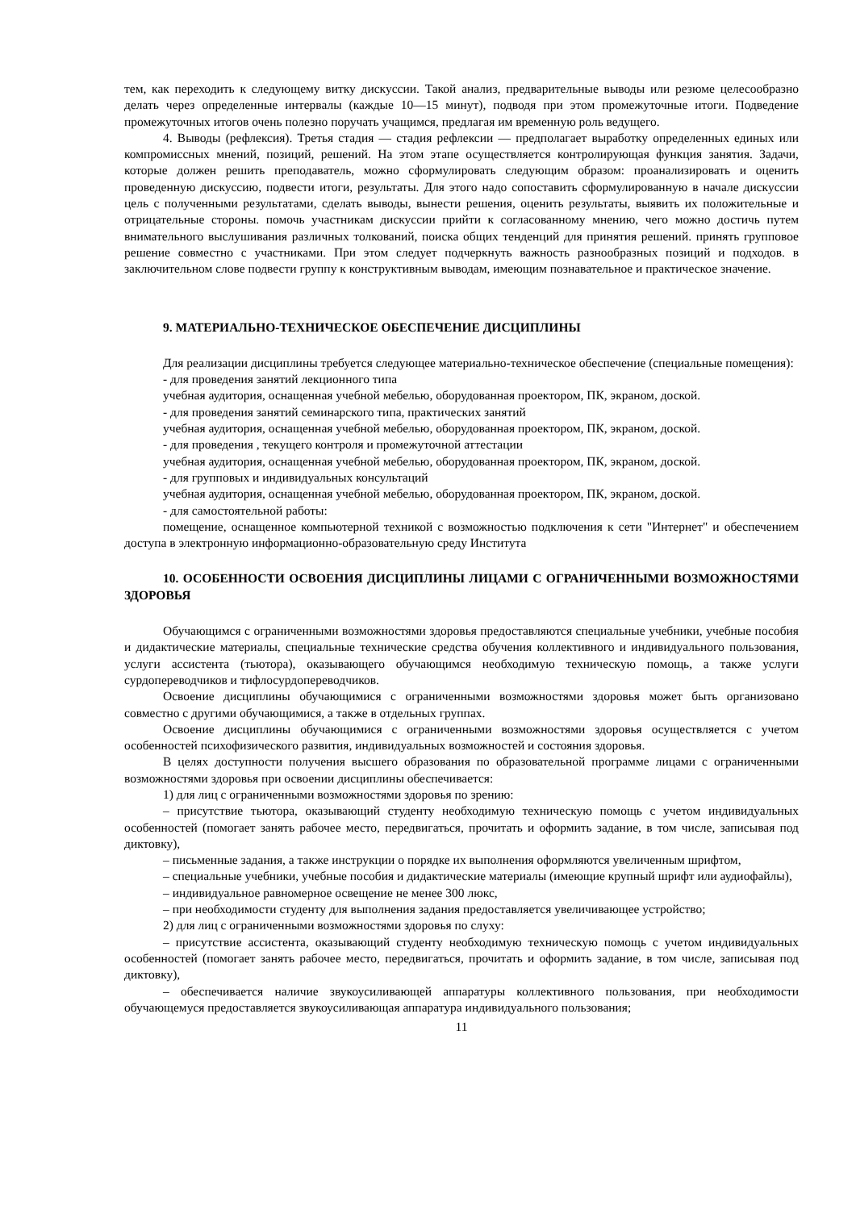тем, как переходить к следующему витку дискуссии. Такой анализ, предварительные выводы или резюме целесообразно делать через определенные интервалы (каждые 10—15 минут), подводя при этом промежуточные итоги. Подведение промежуточных итогов очень полезно поручать учащимся, предлагая им временную роль ведущего.
4. Выводы (рефлексия). Третья стадия — стадия рефлексии — предполагает выработку определенных единых или компромиссных мнений, позиций, решений. На этом этапе осуществляется контролирующая функция занятия. Задачи, которые должен решить преподаватель, можно сформулировать следующим образом: проанализировать и оценить проведенную дискуссию, подвести итоги, результаты. Для этого надо сопоставить сформулированную в начале дискуссии цель с полученными результатами, сделать выводы, вынести решения, оценить результаты, выявить их положительные и отрицательные стороны. помочь участникам дискуссии прийти к согласованному мнению, чего можно достичь путем внимательного выслушивания различных толкований, поиска общих тенденций для принятия решений. принять групповое решение совместно с участниками. При этом следует подчеркнуть важность разнообразных позиций и подходов. в заключительном слове подвести группу к конструктивным выводам, имеющим познавательное и практическое значение.
9. МАТЕРИАЛЬНО-ТЕХНИЧЕСКОЕ ОБЕСПЕЧЕНИЕ ДИСЦИПЛИНЫ
Для реализации дисциплины требуется следующее материально-техническое обеспечение (специальные помещения):
- для проведения занятий лекционного типа
учебная аудитория, оснащенная учебной мебелью, оборудованная проектором, ПК, экраном, доской.
- для проведения занятий семинарского типа, практических занятий
учебная аудитория, оснащенная учебной мебелью, оборудованная проектором, ПК, экраном, доской.
- для проведения , текущего контроля и промежуточной аттестации
учебная аудитория, оснащенная учебной мебелью, оборудованная проектором, ПК, экраном, доской.
- для групповых и индивидуальных консультаций
учебная аудитория, оснащенная учебной мебелью, оборудованная проектором, ПК, экраном, доской.
- для самостоятельной работы:
помещение, оснащенное компьютерной техникой с возможностью подключения к сети "Интернет" и обеспечением доступа в электронную информационно-образовательную среду Института
10. ОСОБЕННОСТИ ОСВОЕНИЯ ДИСЦИПЛИНЫ ЛИЦАМИ С ОГРАНИЧЕННЫМИ ВОЗМОЖНОСТЯМИ ЗДОРОВЬЯ
Обучающимся с ограниченными возможностями здоровья предоставляются специальные учебники, учебные пособия и дидактические материалы, специальные технические средства обучения коллективного и индивидуального пользования, услуги ассистента (тьютора), оказывающего обучающимся необходимую техническую помощь, а также услуги сурдопереводчиков и тифлосурдопереводчиков.
Освоение дисциплины обучающимися с ограниченными возможностями здоровья может быть организовано совместно с другими обучающимися, а также в отдельных группах.
Освоение дисциплины обучающимися с ограниченными возможностями здоровья осуществляется с учетом особенностей психофизического развития, индивидуальных возможностей и состояния здоровья.
В целях доступности получения высшего образования по образовательной программе лицами с ограниченными возможностями здоровья при освоении дисциплины обеспечивается:
1) для лиц с ограниченными возможностями здоровья по зрению:
– присутствие тьютора, оказывающий студенту необходимую техническую помощь с учетом индивидуальных особенностей (помогает занять рабочее место, передвигаться, прочитать и оформить задание, в том числе, записывая под диктовку),
– письменные задания, а также инструкции о порядке их выполнения оформляются увеличенным шрифтом,
– специальные учебники, учебные пособия и дидактические материалы (имеющие крупный шрифт или аудиофайлы),
– индивидуальное равномерное освещение не менее 300 люкс,
– при необходимости студенту для выполнения задания предоставляется увеличивающее устройство;
2) для лиц с ограниченными возможностями здоровья по слуху:
– присутствие ассистента, оказывающий студенту необходимую техническую помощь с учетом индивидуальных особенностей (помогает занять рабочее место, передвигаться, прочитать и оформить задание, в том числе, записывая под диктовку),
– обеспечивается наличие звукоусиливающей аппаратуры коллективного пользования, при необходимости обучающемуся предоставляется звукоусиливающая аппаратура индивидуального пользования;
11